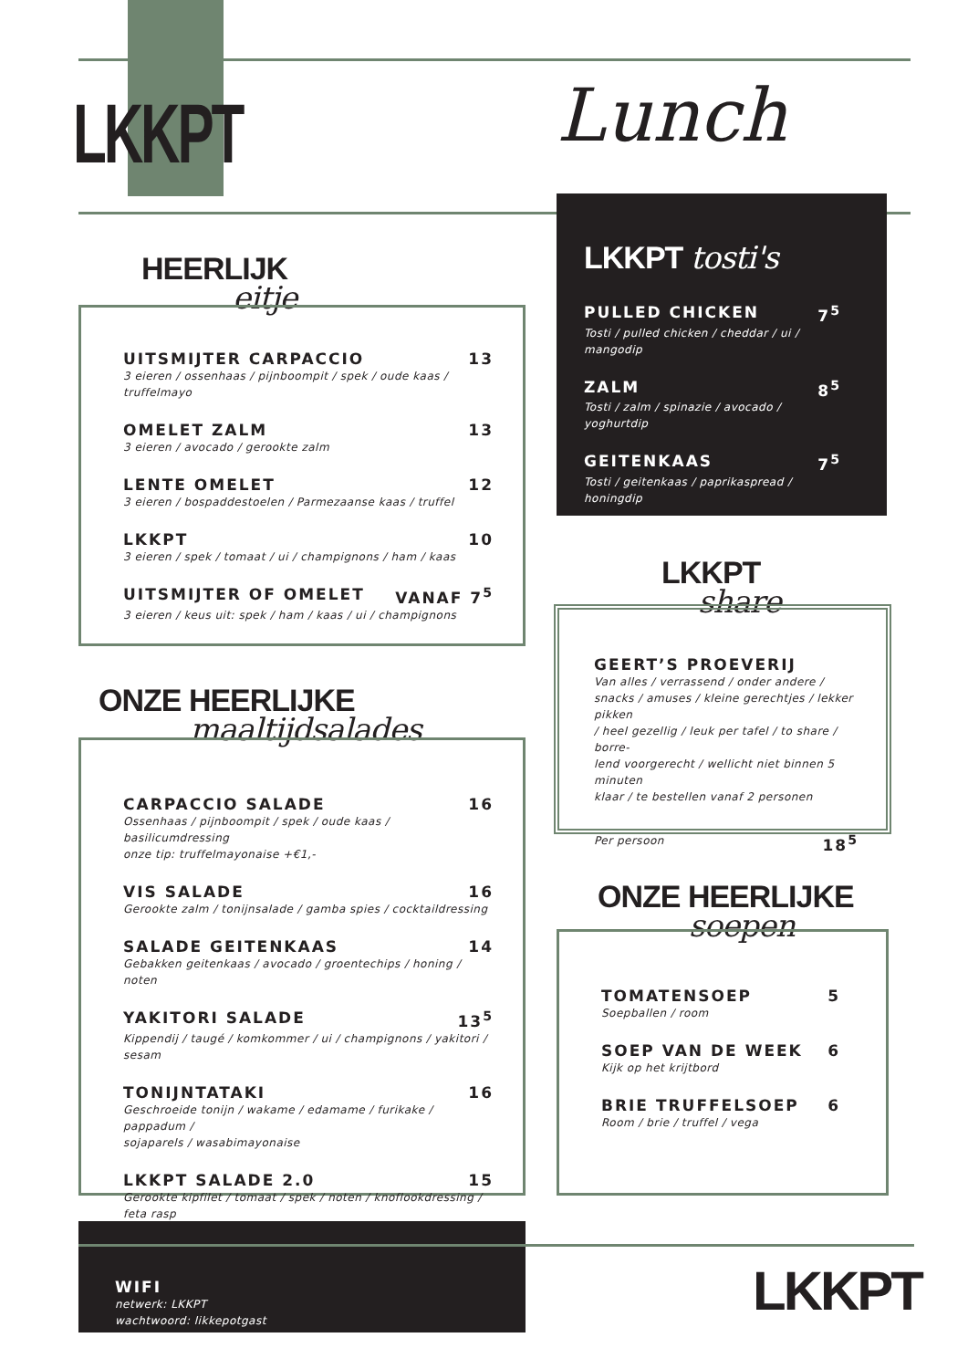LKKPT Lunch
HEERLIJK
eitje
UITSMIJTER CARPACCIO 13
3 eieren / ossenhaas / pijnboompit / spek / oude kaas / truffelmayo
OMELET ZALM 13
3 eieren / avocado / gerookte zalm
LENTE OMELET 12
3 eieren / bospaddestoelen / Parmezaanse kaas / truffel
LKKPT 10
3 eieren / spek / tomaat / ui / champignons / ham / kaas
UITSMIJTER OF OMELET VANAF 7<sup>5</sup>
3 eieren / keus uit: spek / ham / kaas / ui / champignons
ONZE HEERLIJKE
maaltijdsalades
CARPACCIO SALADE 16
Ossenhaas / pijnboompit / spek / oude kaas / basilicumdressing
onze tip: truffelmayonaise +€1,-
VIS SALADE 16
Gerookte zalm / tonijnsalade / gamba spies / cocktaildressing
SALADE GEITENKAAS 14
Gebakken geitenkaas / avocado / groentechips / honing / noten
YAKITORI SALADE 13<sup>5</sup>
Kippendij / taugé / komkommer / ui / champignons / yakitori / sesam
TONIJNTATAKI 16
Geschroeide tonijn / wakame / edamame / furikake / pappadum /
sojaparels / wasabimayonaise
LKKPT SALADE 2.0 15
Gerookte kipfilet / tomaat / spek / noten / knoflookdressing / feta rasp
LKKPT tosti's
PULLED CHICKEN 7<sup>5</sup>
Tosti / pulled chicken / cheddar / ui / mangodip
ZALM 8<sup>5</sup>
Tosti / zalm / spinazie / avocado / yoghurtdip
GEITENKAAS 7<sup>5</sup>
Tosti / geitenkaas / paprikaspread / honingdip
LKKPT
share
GEERT’S PROEVERIJ
Van alles / verrassend / onder andere /
snacks / amuses / kleine gerechtjes / lekker pikken
/ heel gezellig / leuk per tafel / to share / borre-
lend voorgerecht / wellicht niet binnen 5 minuten
klaar / te bestellen vanaf 2 personen
Per persoon 18<sup>5</sup>
ONZE HEERLIJKE
soepen
TOMATENSOEP 5
Soepballen / room
SOEP VAN DE WEEK 6
Kijk op het krijtbord
BRIE TRUFFELSOEP 6
Room / brie / truffel / vega
WIFI
netwerk: LKKPT
wachtwoord: likkepotgast
LKKPT